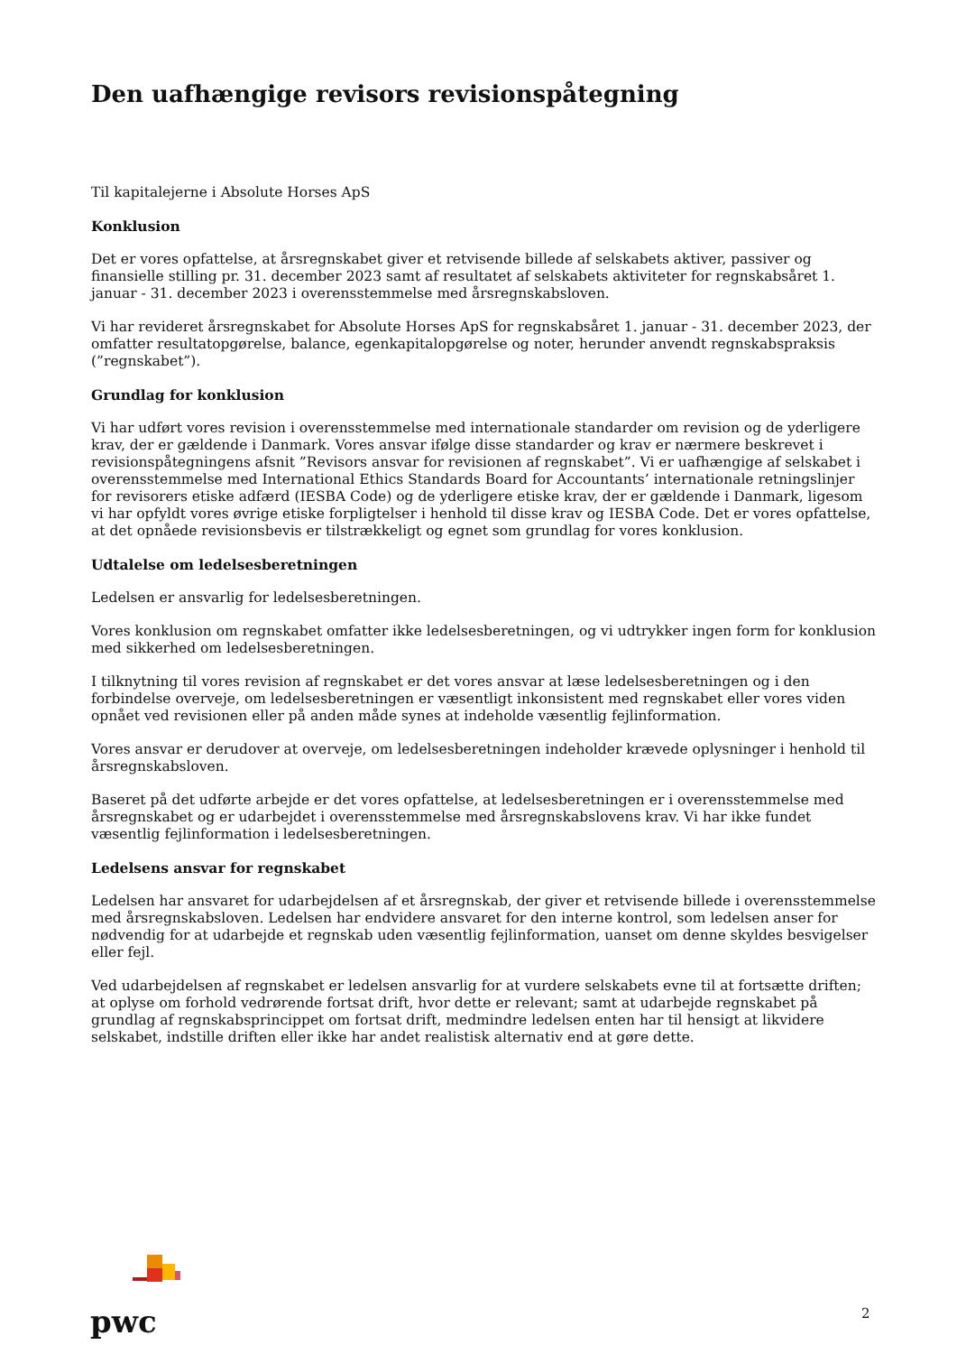Den uafhængige revisors revisionspåtegning
Til kapitalejerne i Absolute Horses ApS
Konklusion
Det er vores opfattelse, at årsregnskabet giver et retvisende billede af selskabets aktiver, passiver og finansielle stilling pr. 31. december 2023 samt af resultatet af selskabets aktiviteter for regnskabsåret 1. januar - 31. december 2023 i overensstemmelse med årsregnskabsloven.
Vi har revideret årsregnskabet for Absolute Horses ApS for regnskabsåret 1. januar - 31. december 2023, der omfatter resultatopgørelse, balance, egenkapitalopgørelse og noter, herunder anvendt regnskabspraksis (”regnskabet”).
Grundlag for konklusion
Vi har udført vores revision i overensstemmelse med internationale standarder om revision og de yderligere krav, der er gældende i Danmark. Vores ansvar ifølge disse standarder og krav er nærmere beskrevet i revisionspåtegningens afsnit ”Revisors ansvar for revisionen af regnskabet”. Vi er uafhængige af selskabet i overensstemmelse med International Ethics Standards Board for Accountants’ internationale retningslinjer for revisorers etiske adfærd (IESBA Code) og de yderligere etiske krav, der er gældende i Danmark, ligesom vi har opfyldt vores øvrige etiske forpligtelser i henhold til disse krav og IESBA Code. Det er vores opfattelse, at det opnåede revisionsbevis er tilstrækkeligt og egnet som grundlag for vores konklusion.
Udtalelse om ledelsesberetningen
Ledelsen er ansvarlig for ledelsesberetningen.
Vores konklusion om regnskabet omfatter ikke ledelsesberetningen, og vi udtrykker ingen form for konklusion med sikkerhed om ledelsesberetningen.
I tilknytning til vores revision af regnskabet er det vores ansvar at læse ledelsesberetningen og i den forbindelse overveje, om ledelsesberetningen er væsentligt inkonsistent med regnskabet eller vores viden opnået ved revisionen eller på anden måde synes at indeholde væsentlig fejlinformation.
Vores ansvar er derudover at overveje, om ledelsesberetningen indeholder krævede oplysninger i henhold til årsregnskabsloven.
Baseret på det udførte arbejde er det vores opfattelse, at ledelsesberetningen er i overensstemmelse med årsregnskabet og er udarbejdet i overensstemmelse med årsregnskabslovens krav. Vi har ikke fundet væsentlig fejlinformation i ledelsesberetningen.
Ledelsens ansvar for regnskabet
Ledelsen har ansvaret for udarbejdelsen af et årsregnskab, der giver et retvisende billede i overensstemmelse med årsregnskabsloven. Ledelsen har endvidere ansvaret for den interne kontrol, som ledelsen anser for nødvendig for at udarbejde et regnskab uden væsentlig fejlinformation, uanset om denne skyldes besvigelser eller fejl.
Ved udarbejdelsen af regnskabet er ledelsen ansvarlig for at vurdere selskabets evne til at fortsætte driften; at oplyse om forhold vedrørende fortsat drift, hvor dette er relevant; samt at udarbejde regnskabet på grundlag af regnskabsprincippet om fortsat drift, medmindre ledelsen enten har til hensigt at likvidere selskabet, indstille driften eller ikke har andet realistisk alternativ end at gøre dette.
pwc
2